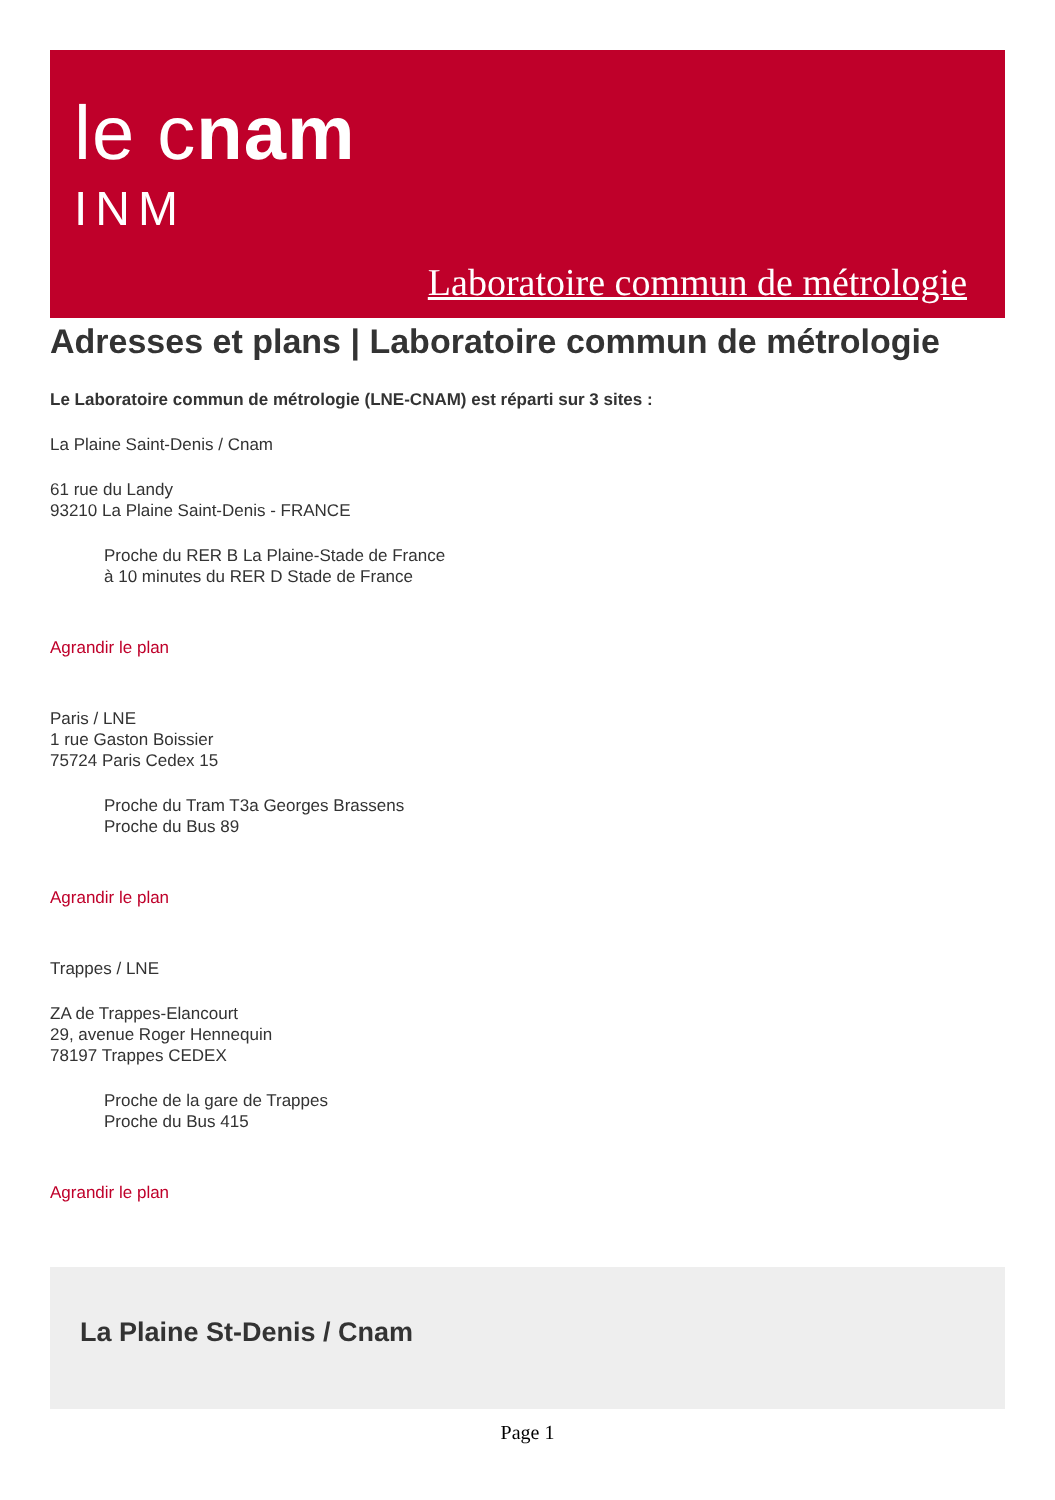le cnam
INM
Laboratoire commun de métrologie
Adresses et plans | Laboratoire commun de métrologie
Le Laboratoire commun de métrologie (LNE-CNAM) est réparti sur 3 sites :
La Plaine Saint-Denis / Cnam
61 rue du Landy
93210 La Plaine Saint-Denis - FRANCE
Proche du RER B La Plaine-Stade de France
à 10 minutes du RER D Stade de France
Agrandir le plan
Paris / LNE
1 rue Gaston Boissier
75724 Paris Cedex 15
Proche du Tram T3a Georges Brassens
Proche du Bus 89
Agrandir le plan
Trappes / LNE
ZA de Trappes-Elancourt
29, avenue Roger Hennequin
78197 Trappes CEDEX
Proche de la gare de Trappes
Proche du Bus 415
Agrandir le plan
La Plaine St-Denis / Cnam
Page 1